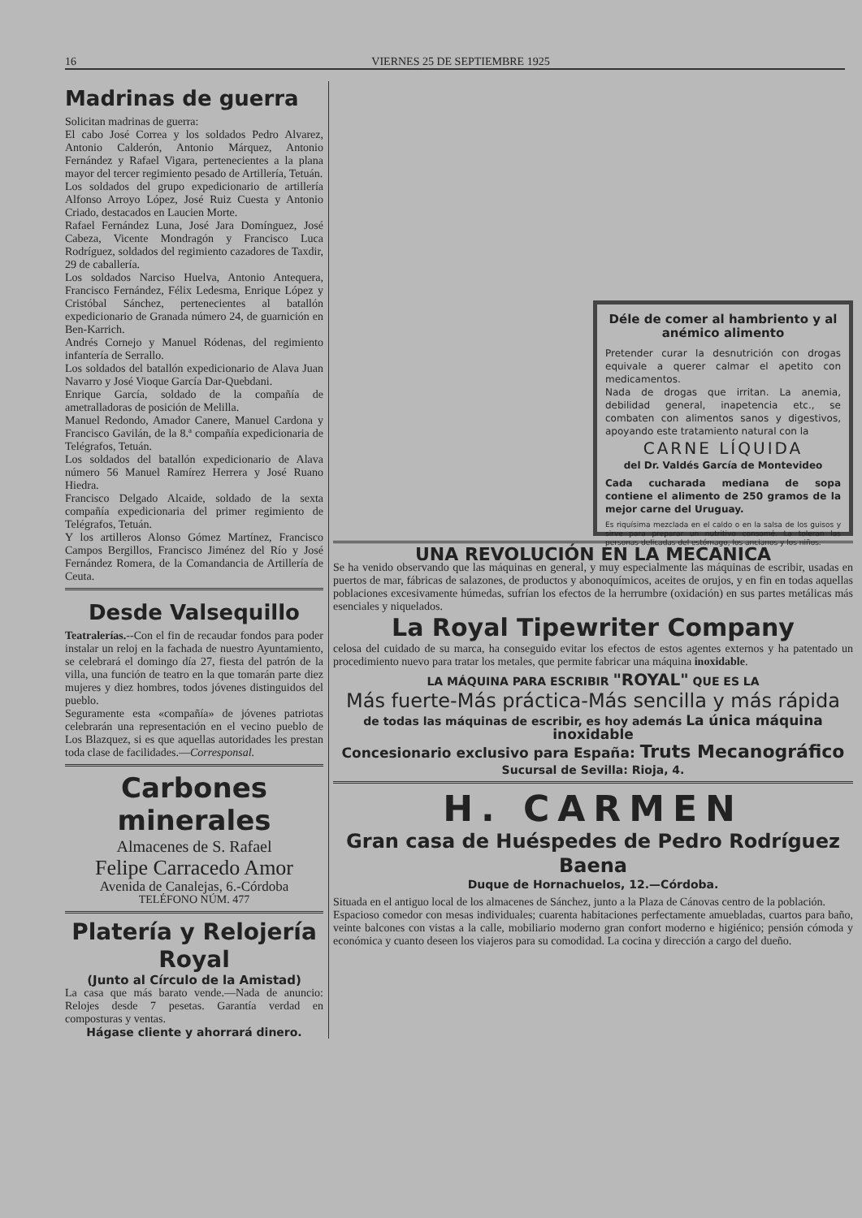16 VIERNES 25 DE SEPTIEMBRE 1925
Madrinas de guerra
Solicitan madrinas de guerra:
El cabo José Correa y los soldados Pedro Alvarez, Antonio Calderón, Antonio Márquez, Antonio Fernández y Rafael Vigara, pertenecientes a la plana mayor del tercer regimiento pesado de Artillería, Tetuán.
Los soldados del grupo expedicionario de artillería Alfonso Arroyo López, José Ruiz Cuesta y Antonio Criado, destacados en Laucien Morte.
Rafael Fernández Luna, José Jara Domínguez, José Cabeza, Vicente Mondragón y Francisco Luca Rodríguez, soldados del regimiento cazadores de Taxdir, 29 de caballería.
Los soldados Narciso Huelva, Antonio Antequera, Francisco Fernández, Félix Ledesma, Enrique López y Cristóbal Sánchez, pertenecientes al batallón expedicionario de Granada número 24, de guarnición en Ben-Karrich.
Andrés Cornejo y Manuel Ródenas, del regimiento infantería de Serrallo.
Los soldados del batallón expedicionario de Alava Juan Navarro y José Vioque García Dar-Quebdani.
Enrique García, soldado de la compañía de ametralladoras de posición de Melilla.
Manuel Redondo, Amador Canere, Manuel Cardona y Francisco Gavilán, de la 8.ª compañía expedicionaria de Telégrafos, Tetuán.
Los soldados del batallón expedicionario de Alava número 56 Manuel Ramírez Herrera y José Ruano Hiedra.
Francisco Delgado Alcaide, soldado de la sexta compañía expedicionaria del primer regimiento de Telégrafos, Tetuán.
Y los artilleros Alonso Gómez Martínez, Francisco Campos Bergillos, Francisco Jiménez del Río y José Fernández Romera, de la Comandancia de Artillería de Ceuta.
Desde Valsequillo
Teatralerías.--Con el fin de recaudar fondos para poder instalar un reloj en la fachada de nuestro Ayuntamiento, se celebrará el domingo día 27, fiesta del patrón de la villa, una función de teatro en la que tomarán parte diez mujeres y diez hombres, todos jóvenes distinguidos del pueblo.
Seguramente esta «compañía» de jóvenes patriotas celebrarán una representación en el vecino pueblo de Los Blazquez, si es que aquellas autoridades les prestan toda clase de facilidades.—Corresponsal.
Carbones minerales
Almacenes de S. Rafael
Felipe Carracedo Amor
Avenida de Canalejas, 6.-Córdoba
TELÉFONO NÚM. 477
Platería y Relojería Royal
(Junto al Círculo de la Amistad)
La casa que más barato vende.—Nada de anuncio: Relojes desde 7 pesetas. Garantía verdad en composturas y ventas.
Hágase cliente y ahorrará dinero.
Déle de comer al hambriento y al anémico alimento
Pretender curar la desnutrición con drogas equivale a querer calmar el apetito con medicamentos.
Nada de drogas que irritan. La anemia, debilidad general, inapetencia etc., se combaten con alimentos sanos y digestivos, apoyando este tratamiento natural con la
CARNE LÍQUIDA
del Dr. Valdés García de Montevideo
Cada cucharada mediana de sopa contiene el alimento de 250 gramos de la mejor carne del Uruguay.
Es riquísima mezclada en el caldo o en la salsa de los guisos y sirve para preparar un nutritivo consomé. La toleran las personas delicadas del estómago, los ancianos y los niños.
UNA REVOLUCIÓN EN LA MECANICA
Se ha venido observando que las máquinas en general, y muy especialmente las máquinas de escribir, usadas en puertos de mar, fábricas de salazones, de productos y abonoquímicos, aceites de orujos, y en fin en todas aquellas poblaciones excesivamente húmedas, sufrían los efectos de la herrumbre (oxidación) en sus partes metálicas más esenciales y niquelados.
La Royal Tipewriter Company
celosa del cuidado de su marca, ha conseguido evitar los efectos de estos agentes externos y ha patentado un procedimiento nuevo para tratar los metales, que permite fabricar una máquina inoxidable.
LA MÁQUINA PARA ESCRIBIR "ROYAL" QUE ES LA
Más fuerte-Más práctica-Más sencilla y más rápida
de todas las máquinas de escribir, es hoy además La única máquina inoxidable
Concesionario exclusivo para España: Truts Mecanográfico
Sucursal de Sevilla: Rioja, 4.
H. CARMEN
Gran casa de Huéspedes de Pedro Rodríguez Baena
Duque de Hornachuelos, 12.—Córdoba.
Situada en el antiguo local de los almacenes de Sánchez, junto a la Plaza de Cánovas centro de la población.
Espacioso comedor con mesas individuales; cuarenta habitaciones perfectamente amuebladas, cuartos para baño, veinte balcones con vistas a la calle, mobiliario moderno gran confort moderno e higiénico; pensión cómoda y económica y cuanto deseen los viajeros para su comodidad. La cocina y dirección a cargo del dueño.